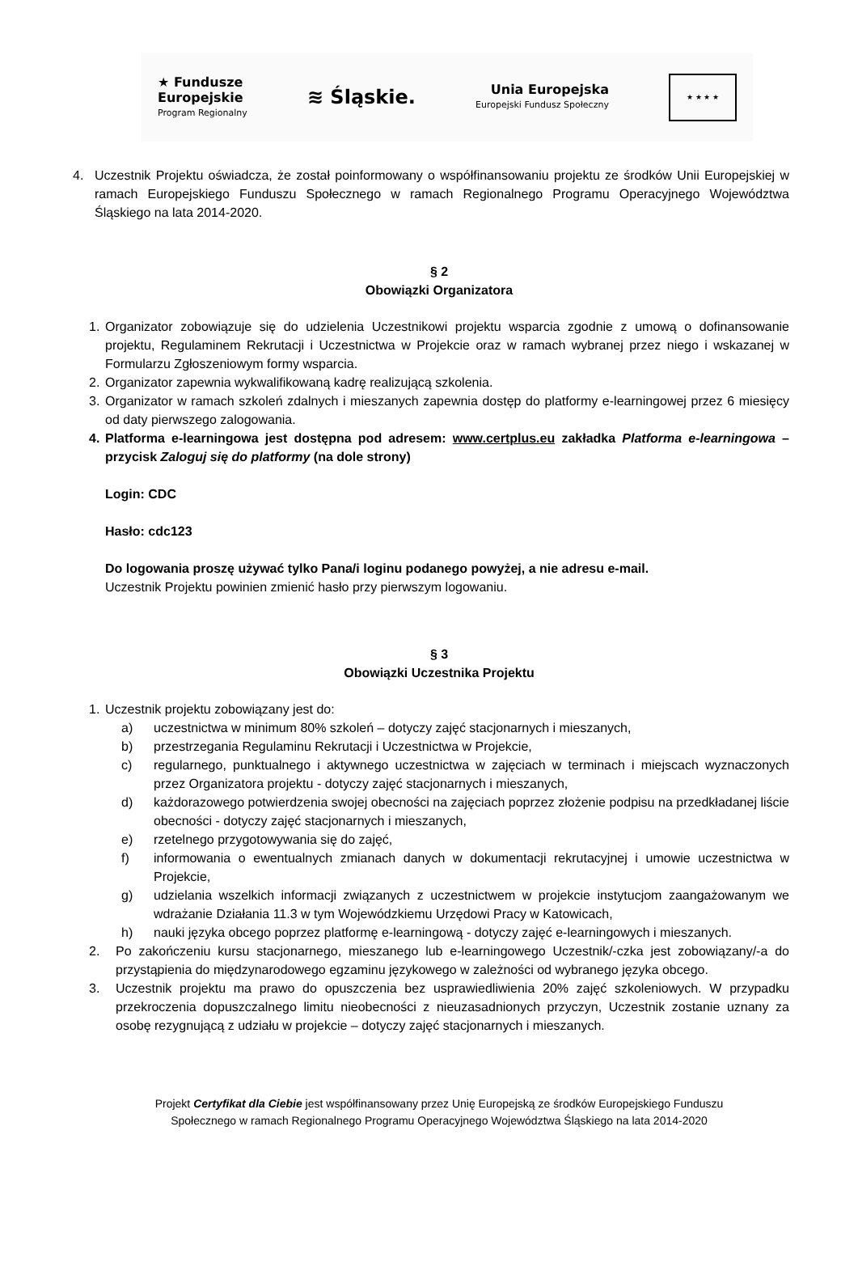★ Fundusze
Europejskie
Program Regionalny
≋ Śląskie.
Unia Europejska
Europejski Fundusz Społeczny
★ ★ ★ ★
4. Uczestnik Projektu oświadcza, że został poinformowany o współfinansowaniu projektu ze środków Unii Europejskiej w ramach Europejskiego Funduszu Społecznego w ramach Regionalnego Programu Operacyjnego Województwa Śląskiego na lata 2014-2020.
§ 2
Obowiązki Organizatora
1. Organizator zobowiązuje się do udzielenia Uczestnikowi projektu wsparcia zgodnie z umową o dofinansowanie projektu, Regulaminem Rekrutacji i Uczestnictwa w Projekcie oraz w ramach wybranej przez niego i wskazanej w Formularzu Zgłoszeniowym formy wsparcia.
2. Organizator zapewnia wykwalifikowaną kadrę realizującą szkolenia.
3. Organizator w ramach szkoleń zdalnych i mieszanych zapewnia dostęp do platformy e-learningowej przez 6 miesięcy od daty pierwszego zalogowania.
4. Platforma e-learningowa jest dostępna pod adresem: www.certplus.eu zakładka Platforma e-learningowa – przycisk Zaloguj się do platformy (na dole strony)
Login: CDC
Hasło: cdc123
Do logowania proszę używać tylko Pana/i loginu podanego powyżej, a nie adresu e-mail.
Uczestnik Projektu powinien zmienić hasło przy pierwszym logowaniu.
§ 3
Obowiązki Uczestnika Projektu
1. Uczestnik projektu zobowiązany jest do:
a) uczestnictwa w minimum 80% szkoleń – dotyczy zajęć stacjonarnych i mieszanych,
b) przestrzegania Regulaminu Rekrutacji i Uczestnictwa w Projekcie,
c) regularnego, punktualnego i aktywnego uczestnictwa w zajęciach w terminach i miejscach wyznaczonych przez Organizatora projektu - dotyczy zajęć stacjonarnych i mieszanych,
d) każdorazowego potwierdzenia swojej obecności na zajęciach poprzez złożenie podpisu na przedkładanej liście obecności - dotyczy zajęć stacjonarnych i mieszanych,
e) rzetelnego przygotowywania się do zajęć,
f) informowania o ewentualnych zmianach danych w dokumentacji rekrutacyjnej i umowie uczestnictwa w Projekcie,
g) udzielania wszelkich informacji związanych z uczestnictwem w projekcie instytucjom zaangażowanym we wdrażanie Działania 11.3 w tym Wojewódzkiemu Urzędowi Pracy w Katowicach,
h) nauki języka obcego poprzez platformę e-learningową - dotyczy zajęć e-learningowych i mieszanych.
2. Po zakończeniu kursu stacjonarnego, mieszanego lub e-learningowego Uczestnik/-czka jest zobowiązany/-a do przystąpienia do międzynarodowego egzaminu językowego w zależności od wybranego języka obcego.
3. Uczestnik projektu ma prawo do opuszczenia bez usprawiedliwienia 20% zajęć szkoleniowych. W przypadku przekroczenia dopuszczalnego limitu nieobecności z nieuzasadnionych przyczyn, Uczestnik zostanie uznany za osobę rezygnującą z udziału w projekcie – dotyczy zajęć stacjonarnych i mieszanych.
Projekt Certyfikat dla Ciebie jest współfinansowany przez Unię Europejską ze środków Europejskiego Funduszu
Społecznego w ramach Regionalnego Programu Operacyjnego Województwa Śląskiego na lata 2014-2020